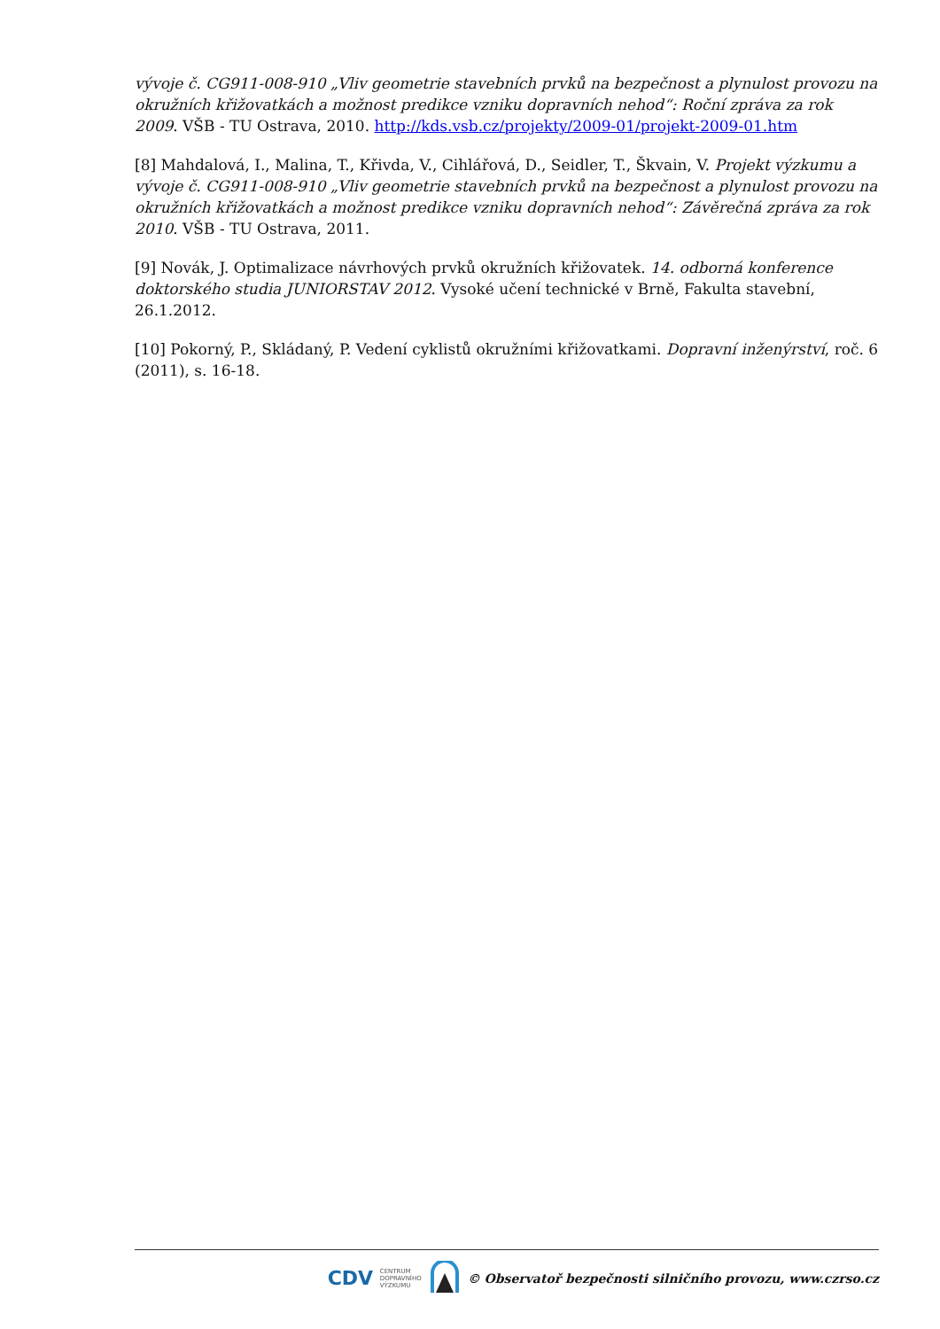vývoje č. CG911-008-910 „Vliv geometrie stavebních prvků na bezpečnost a plynulost provozu na okružních křižovatkách a možnost predikce vzniku dopravních nehod“: Roční zpráva za rok 2009. VŠB - TU Ostrava, 2010. http://kds.vsb.cz/projekty/2009-01/projekt-2009-01.htm
[8] Mahdalová, I., Malina, T., Křivda, V., Cihlářová, D., Seidler, T., Škvain, V. Projekt výzkumu a vývoje č. CG911-008-910 „Vliv geometrie stavebních prvků na bezpečnost a plynulost provozu na okružních křižovatkách a možnost predikce vzniku dopravních nehod“: Závěrečná zpráva za rok 2010. VŠB - TU Ostrava, 2011.
[9] Novák, J. Optimalizace návrhových prvků okružních křižovatek. 14. odborná konference doktorského studia JUNIORSTAV 2012. Vysoké učení technické v Brně, Fakulta stavební, 26.1.2012.
[10] Pokorný, P., Skládaný, P. Vedení cyklistů okružními křižovatkami. Dopravní inženýrství, roč. 6 (2011), s. 16-18.
CDV CENTRUM
DOPRAVNÍHO
VÝZKUMU © Observatoř bezpečnosti silničního provozu, www.czrso.cz